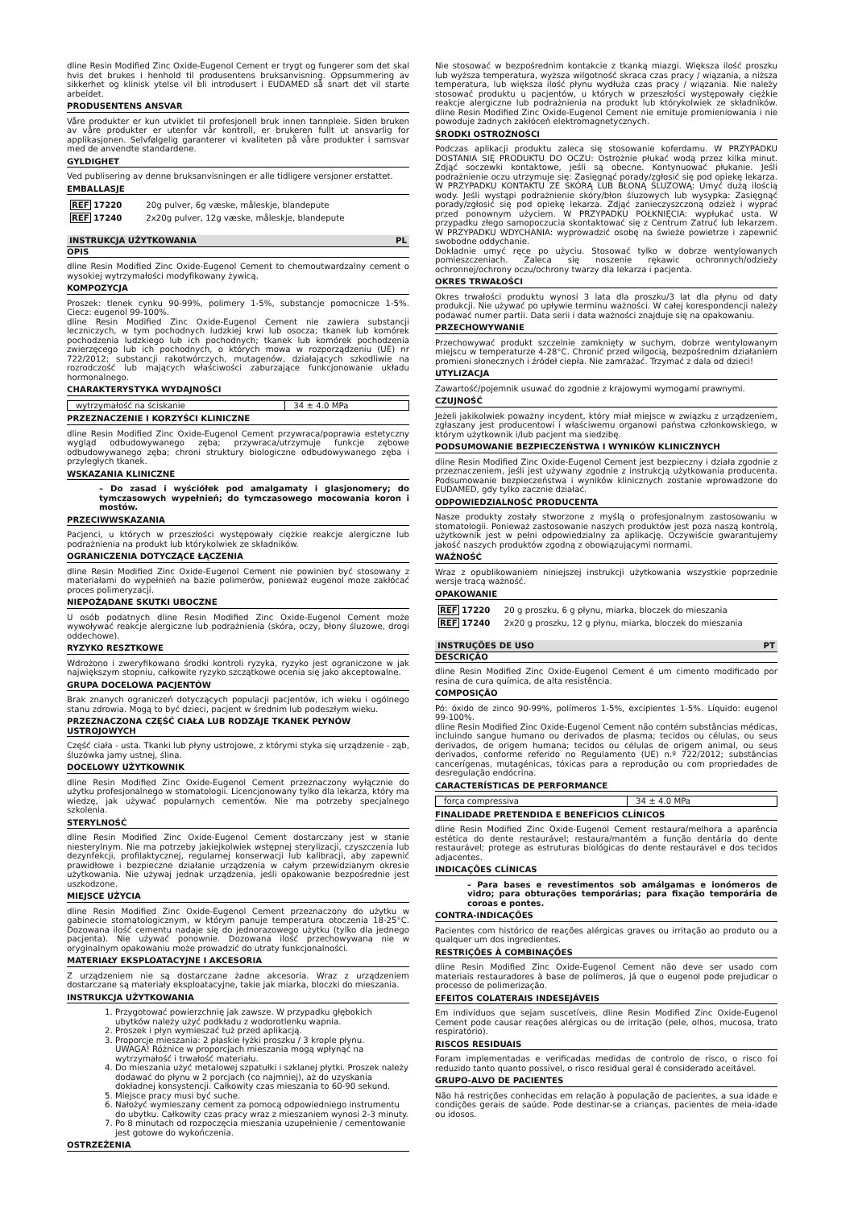dline Resin Modified Zinc Oxide-Eugenol Cement er trygt og fungerer som det skal hvis det brukes i henhold til produsentens bruksanvisning. Oppsummering av sikkerhet og klinisk ytelse vil bli introdusert i EUDAMED så snart det vil starte arbeidet.
PRODUSENTENS ANSVAR
Våre produkter er kun utviklet til profesjonell bruk innen tannpleie. Siden bruken av våre produkter er utenfor vår kontroll, er brukeren fullt ut ansvarlig for applikasjonen. Selvfølgelig garanterer vi kvaliteten på våre produkter i samsvar med de anvendte standardene.
GYLDIGHET
Ved publisering av denne bruksanvisningen er alle tidligere versjoner erstattet.
EMBALLASJE
| REF 17220 | 20g pulver, 6g væske, måleskje, blandepute |
| REF 17240 | 2x20g pulver, 12g væske, måleskje, blandepute |
INSTRUKCJA UŻYTKOWANIA PL
OPIS
dline Resin Modified Zinc Oxide-Eugenol Cement to chemoutwardzalny cement o wysokiej wytrzymałości modyfikowany żywicą.
KOMPOZYCJA
Proszek: tlenek cynku 90-99%, polimery 1-5%, substancje pomocnicze 1-5%. Ciecz: eugenol 99-100%.
dline Resin Modified Zinc Oxide-Eugenol Cement nie zawiera substancji leczniczych, w tym pochodnych ludzkiej krwi lub osocza; tkanek lub komórek pochodzenia ludzkiego lub ich pochodnych; tkanek lub komórek pochodzenia zwierzęcego lub ich pochodnych, o których mowa w rozporządzeniu (UE) nr 722/2012; substancji rakotwórczych, mutagenów, działających szkodliwie na rozrodczość lub mających właściwości zaburzające funkcjonowanie układu hormonalnego.
CHARAKTERYSTYKA WYDAJNOŚCI
| wytrzymałość na ściskanie | 34 ± 4.0 MPa |
PRZEZNACZENIE I KORZYŚCI KLINICZNE
dline Resin Modified Zinc Oxide-Eugenol Cement przywraca/poprawia estetyczny wygląd odbudowywanego zęba; przywraca/utrzymuje funkcje zębowe odbudowywanego zęba; chroni struktury biologiczne odbudowywanego zęba i przyległych tkanek.
WSKAZANIA KLINICZNE
– Do zasad i wyściółek pod amalgamaty i glasjonomery; do tymczasowych wypełnień; do tymczasowego mocowania koron i mostów.
PRZECIWWSKAZANIA
Pacjenci, u których w przeszłości występowały ciężkie reakcje alergiczne lub podrażnienia na produkt lub którykolwiek ze składników.
OGRANICZENIA DOTYCZĄCE ŁĄCZENIA
dline Resin Modified Zinc Oxide-Eugenol Cement nie powinien być stosowany z materiałami do wypełnień na bazie polimerów, ponieważ eugenol może zakłócać proces polimeryzacji.
NIEPOŻĄDANE SKUTKI UBOCZNE
U osób podatnych dline Resin Modified Zinc Oxide-Eugenol Cement może wywoływać reakcje alergiczne lub podrażnienia (skóra, oczy, błony śluzowe, drogi oddechowe).
RYZYKO RESZTKOWE
Wdrożono i zweryfikowano środki kontroli ryzyka, ryzyko jest ograniczone w jak największym stopniu, całkowite ryzyko szczątkowe ocenia się jako akceptowalne.
GRUPA DOCELOWA PACJENTÓW
Brak znanych ograniczeń dotyczących populacji pacjentów, ich wieku i ogólnego stanu zdrowia. Mogą to być dzieci, pacjent w średnim lub podeszłym wieku.
PRZEZNACZONA CZĘŚĆ CIAŁA LUB RODZAJE TKANEK PŁYNÓW USTROJOWYCH
Część ciała - usta. Tkanki lub płyny ustrojowe, z którymi styka się urządzenie - ząb, śluzówka jamy ustnej, ślina.
DOCELOWY UŻYTKOWNIK
dline Resin Modified Zinc Oxide-Eugenol Cement przeznaczony wyłącznie do użytku profesjonalnego w stomatologii. Licencjonowany tylko dla lekarza, który ma wiedzę, jak używać popularnych cementów. Nie ma potrzeby specjalnego szkolenia.
STERYLNOŚĆ
dline Resin Modified Zinc Oxide-Eugenol Cement dostarczany jest w stanie niesterylnym. Nie ma potrzeby jakiejkolwiek wstępnej sterylizacji, czyszczenia lub dezynfekcji, profilaktycznej, regularnej konserwacji lub kalibracji, aby zapewnić prawidłowe i bezpieczne działanie urządzenia w całym przewidzianym okresie użytkowania. Nie używaj jednak urządzenia, jeśli opakowanie bezpośrednie jest uszkodzone.
MIEJSCE UŻYCIA
dline Resin Modified Zinc Oxide-Eugenol Cement przeznaczony do użytku w gabinecie stomatologicznym, w którym panuje temperatura otoczenia 18-25°C. Dozowana ilość cementu nadaje się do jednorazowego użytku (tylko dla jednego pacjenta). Nie używać ponownie. Dozowana ilość przechowywana nie w oryginalnym opakowaniu może prowadzić do utraty funkcjonalności.
MATERIAŁY EKSPLOATACYJNE I AKCESORIA
Z urządzeniem nie są dostarczane żadne akcesoria. Wraz z urządzeniem dostarczane są materiały eksploatacyjne, takie jak miarka, bloczki do mieszania.
INSTRUKCJA UŻYTKOWANIA
1. Przygotować powierzchnię jak zawsze. W przypadku głębokich ubytków należy użyć podkładu z wodorotlenku wapnia.
2. Proszek i płyn wymieszać tuż przed aplikacją.
3. Proporcje mieszania: 2 płaskie łyżki proszku / 3 krople płynu.
UWAGA! Różnice w proporcjach mieszania mogą wpłynąć na wytrzymałość i trwałość materiału.
4. Do mieszania użyć metalowej szpatułki i szklanej płytki. Proszek należy dodawać do płynu w 2 porcjach (co najmniej), aż do uzyskania dokładnej konsystencji. Całkowity czas mieszania to 60-90 sekund.
5. Miejsce pracy musi być suche.
6. Nałożyć wymieszany cement za pomocą odpowiedniego instrumentu do ubytku. Całkowity czas pracy wraz z mieszaniem wynosi 2-3 minuty.
7. Po 8 minutach od rozpoczęcia mieszania uzupełnienie / cementowanie jest gotowe do wykończenia.
OSTRZEŻENIA
Nie stosować w bezpośrednim kontakcie z tkanką miazgi. Większa ilość proszku lub wyższa temperatura, wyższa wilgotność skraca czas pracy / wiązania, a niższa temperatura, lub większa ilość płynu wydłuża czas pracy / wiązania. Nie należy stosować produktu u pacjentów, u których w przeszłości występowały ciężkie reakcje alergiczne lub podrażnienia na produkt lub którykolwiek ze składników. dline Resin Modified Zinc Oxide-Eugenol Cement nie emituje promieniowania i nie powoduje żadnych zakłóceń elektromagnetycznych.
ŚRODKI OSTROŻNOŚCI
Podczas aplikacji produktu zaleca się stosowanie koferdamu. W PRZYPADKU DOSTANIA SIĘ PRODUKTU DO OCZU: Ostrożnie płukać wodą przez kilka minut. Zdjąć soczewki kontaktowe, jeśli są obecne. Kontynuować płukanie. Jeśli podrażnienie oczu utrzymuje się: Zasięgnąć porady/zgłosić się pod opiekę lekarza. W PRZYPADKU KONTAKTU ZE SKÓRĄ LUB BŁONĄ ŚLUZOWĄ: Umyć dużą ilością wody. Jeśli wystąpi podrażnienie skóry/błon śluzowych lub wysypka: Zasięgnąć porady/zgłosić się pod opiekę lekarza. Zdjąć zanieczyszczoną odzież i wyprać przed ponownym użyciem. W PRZYPADKU POŁKNIĘCIA: wypłukać usta. W przypadku złego samopoczucia skontaktować się z Centrum Zatruć lub lekarzem. W PRZYPADKU WDYCHANIA: wyprowadzić osobę na świeże powietrze i zapewnić swobodne oddychanie.
Dokładnie umyć ręce po użyciu. Stosować tylko w dobrze wentylowanych pomieszczeniach. Zaleca się noszenie rękawic ochronnych/odzieży ochronnej/ochrony oczu/ochrony twarzy dla lekarza i pacjenta.
OKRES TRWAŁOŚCI
Okres trwałości produktu wynosi 3 lata dla proszku/3 lat dla płynu od daty produkcji. Nie używać po upływie terminu ważności. W całej korespondencji należy podawać numer partii. Data serii i data ważności znajduje się na opakowaniu.
PRZECHOWYWANIE
Przechowywać produkt szczelnie zamknięty w suchym, dobrze wentylowanym miejscu w temperaturze 4-28°C. Chronić przed wilgocią, bezpośrednim działaniem promieni słonecznych i źródeł ciepła. Nie zamrażać. Trzymać z dala od dzieci!
UTYLIZACJA
Zawartość/pojemnik usuwać do zgodnie z krajowymi wymogami prawnymi.
CZUJNOŚĆ
Jeżeli jakikolwiek poważny incydent, który miał miejsce w związku z urządzeniem, zgłaszany jest producentowi i właściwemu organowi państwa członkowskiego, w którym użytkownik i/lub pacjent ma siedzibę.
PODSUMOWANIE BEZPIECZEŃSTWA I WYNIKÓW KLINICZNYCH
dline Resin Modified Zinc Oxide-Eugenol Cement jest bezpieczny i działa zgodnie z przeznaczeniem, jeśli jest używany zgodnie z instrukcją użytkowania producenta. Podsumowanie bezpieczeństwa i wyników klinicznych zostanie wprowadzone do EUDAMED, gdy tylko zacznie działać.
ODPOWIEDZIALNOŚĆ PRODUCENTA
Nasze produkty zostały stworzone z myślą o profesjonalnym zastosowaniu w stomatologii. Ponieważ zastosowanie naszych produktów jest poza naszą kontrolą, użytkownik jest w pełni odpowiedzialny za aplikację. Oczywiście gwarantujemy jakość naszych produktów zgodną z obowiązującymi normami.
WAŻNOŚĆ
Wraz z opublikowaniem niniejszej instrukcji użytkowania wszystkie poprzednie wersje tracą ważność.
OPAKOWANIE
| REF 17220 | 20 g proszku, 6 g płynu, miarka, bloczek do mieszania |
| REF 17240 | 2x20 g proszku, 12 g płynu, miarka, bloczek do mieszania |
INSTRUÇÕES DE USO PT
DESCRIÇÃO
dline Resin Modified Zinc Oxide-Eugenol Cement é um cimento modificado por resina de cura química, de alta resistência.
COMPOSIÇÃO
Pó: óxido de zinco 90-99%, polímeros 1-5%, excipientes 1-5%. Líquido: eugenol 99-100%.
dline Resin Modified Zinc Oxide-Eugenol Cement não contém substâncias médicas, incluindo sangue humano ou derivados de plasma; tecidos ou células, ou seus derivados, de origem humana; tecidos ou células de origem animal, ou seus derivados, conforme referido no Regulamento (UE) n.º 722/2012; substâncias cancerígenas, mutagénicas, tóxicas para a reprodução ou com propriedades de desregulação endócrina.
CARACTERÍSTICAS DE PERFORMANCE
| força compressiva | 34 ± 4.0 MPa |
FINALIDADE PRETENDIDA E BENEFÍCIOS CLÍNICOS
dline Resin Modified Zinc Oxide-Eugenol Cement restaura/melhora a aparência estética do dente restaurável; restaura/mantém a função dentária do dente restaurável; protege as estruturas biológicas do dente restaurável e dos tecidos adjacentes.
INDICAÇÕES CLÍNICAS
– Para bases e revestimentos sob amálgamas e ionómeros de vidro; para obturações temporárias; para fixação temporária de coroas e pontes.
CONTRA-INDICAÇÕES
Pacientes com histórico de reações alérgicas graves ou irritação ao produto ou a qualquer um dos ingredientes.
RESTRIÇÕES À COMBINAÇÕES
dline Resin Modified Zinc Oxide-Eugenol Cement não deve ser usado com materiais restauradores à base de polímeros, já que o eugenol pode prejudicar o processo de polimerização.
EFEITOS COLATERAIS INDESEJÁVEIS
Em indivíduos que sejam suscetíveis, dline Resin Modified Zinc Oxide-Eugenol Cement pode causar reações alérgicas ou de irritação (pele, olhos, mucosa, trato respiratório).
RISCOS RESIDUAIS
Foram implementadas e verificadas medidas de controlo de risco, o risco foi reduzido tanto quanto possível, o risco residual geral é considerado aceitável.
GRUPO-ALVO DE PACIENTES
Não há restrições conhecidas em relação à população de pacientes, a sua idade e condições gerais de saúde. Pode destinar-se a crianças, pacientes de meia-idade ou idosos.